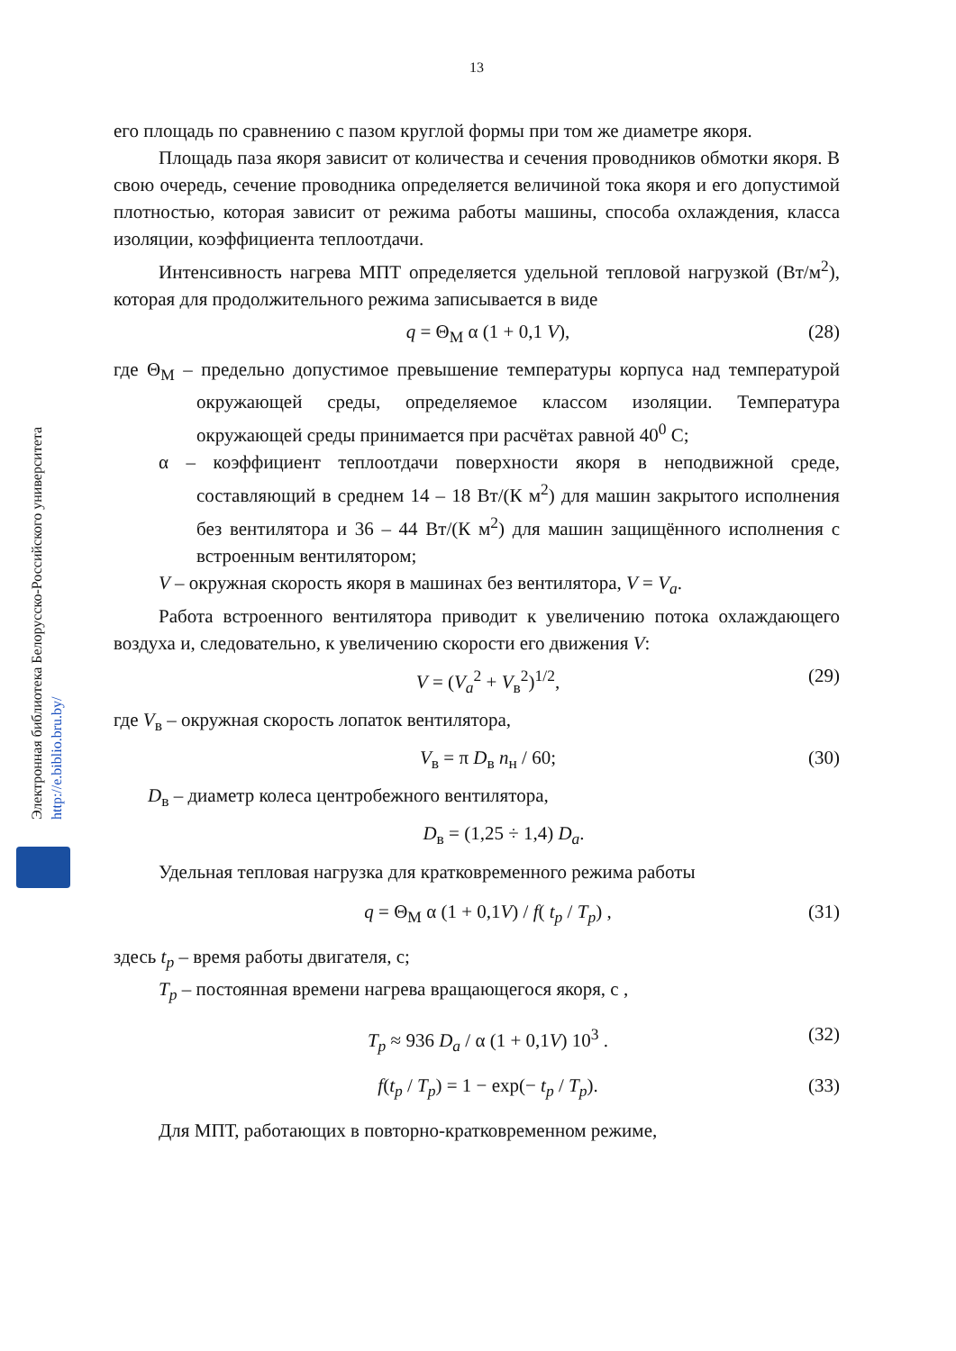Электронная библиотека Белорусско-Российского университета http://e.biblio.bru.by/
13
его площадь по сравнению с пазом круглой формы при том же диаметре якоря.
Площадь паза якоря зависит от количества и сечения проводников обмотки якоря. В свою очередь, сечение проводника определяется величиной тока якоря и его допустимой плотностью, которая зависит от режима работы машины, способа охлаждения, класса изоляции, коэффициента теплоотдачи.
Интенсивность нагрева МПТ определяется удельной тепловой нагрузкой (Вт/м<sup>2</sup>), которая для продолжительного режима записывается в виде
q = Θ<sub>М</sub> α (1 + 0,1 V), (28)
где Θ<sub>М</sub> – предельно допустимое превышение температуры корпуса над температурой окружающей среды, определяемое классом изоляции. Температура окружающей среды принимается при расчётах равной 40<sup>0</sup> С;
α – коэффициент теплоотдачи поверхности якоря в неподвижной среде, составляющий в среднем 14 – 18 Вт/(К м<sup>2</sup>) для машин закрытого исполнения без вентилятора и 36 – 44 Вт/(К м<sup>2</sup>) для машин защищённого исполнения с встроенным вентилятором;
V – окружная скорость якоря в машинах без вентилятора, V = V<sub>a</sub>.
Работа встроенного вентилятора приводит к увеличению потока охлаждающего воздуха и, следовательно, к увеличению скорости его движения V:
V = (V<sub>a</sub><sup>2</sup> + V<sub>в</sub><sup>2</sup>)<sup>1/2</sup>, (29)
где V<sub>в</sub> – окружная скорость лопаток вентилятора,
V<sub>в</sub> = π D<sub>в</sub> n<sub>н</sub> / 60; (30)
D<sub>в</sub> – диаметр колеса центробежного вентилятора,
D<sub>в</sub> = (1,25 ÷ 1,4) D<sub>a</sub>.
Удельная тепловая нагрузка для кратковременного режима работы
q = Θ<sub>М</sub> α (1 + 0,1V) / f( t<sub>p</sub> / T<sub>p</sub>) , (31)
здесь t<sub>p</sub> – время работы двигателя, с;
T<sub>p</sub> – постоянная времени нагрева вращающегося якоря, с ,
T<sub>p</sub> ≈ 936 D<sub>a</sub> / α (1 + 0,1V) 10<sup>3</sup> . (32)
f(t<sub>p</sub> / T<sub>p</sub>) = 1 − exp(− t<sub>p</sub> / T<sub>p</sub>). (33)
Для МПТ, работающих в повторно-кратковременном режиме,